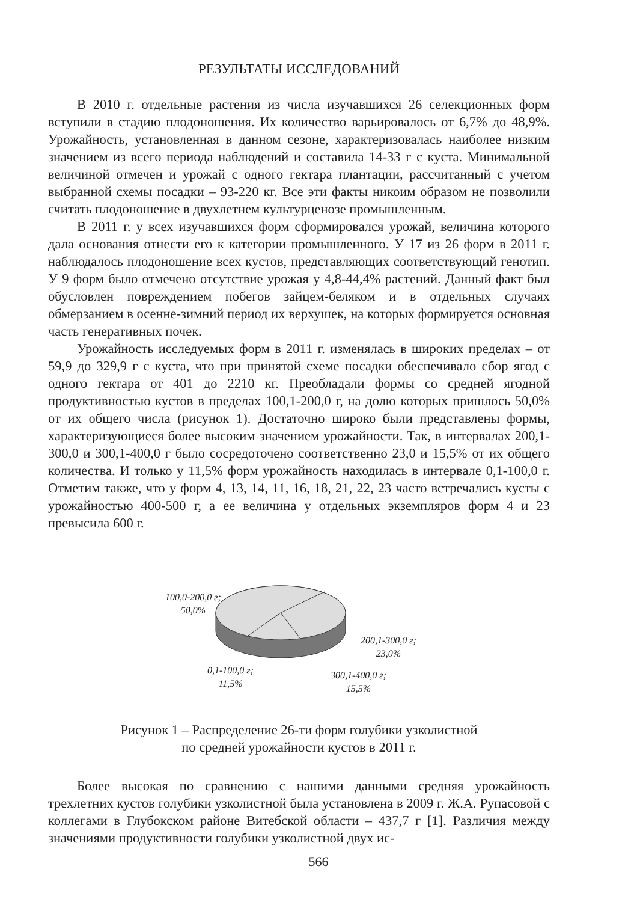РЕЗУЛЬТАТЫ ИССЛЕДОВАНИЙ
В 2010 г. отдельные растения из числа изучавшихся 26 селекционных форм вступили в стадию плодоношения. Их количество варьировалось от 6,7% до 48,9%. Урожайность, установленная в данном сезоне, характеризовалась наиболее низким значением из всего периода наблюдений и составила 14-33 г с куста. Минимальной величиной отмечен и урожай с одного гектара плантации, рассчитанный с учетом выбранной схемы посадки – 93-220 кг. Все эти факты никоим образом не позволили считать плодоношение в двухлетнем культурценозе промышленным.
В 2011 г. у всех изучавшихся форм сформировался урожай, величина которого дала основания отнести его к категории промышленного. У 17 из 26 форм в 2011 г. наблюдалось плодоношение всех кустов, представляющих соответствующий генотип. У 9 форм было отмечено отсутствие урожая у 4,8-44,4% растений. Данный факт был обусловлен повреждением побегов зайцем-беляком и в отдельных случаях обмерзанием в осенне-зимний период их верхушек, на которых формируется основная часть генеративных почек.
Урожайность исследуемых форм в 2011 г. изменялась в широких пределах – от 59,9 до 329,9 г с куста, что при принятой схеме посадки обеспечивало сбор ягод с одного гектара от 401 до 2210 кг. Преобладали формы со средней ягодной продуктивностью кустов в пределах 100,1-200,0 г, на долю которых пришлось 50,0% от их общего числа (рисунок 1). Достаточно широко были представлены формы, характеризующиеся более высоким значением урожайности. Так, в интервалах 200,1-300,0 и 300,1-400,0 г было сосредоточено соответственно 23,0 и 15,5% от их общего количества. И только у 11,5% форм урожайность находилась в интервале 0,1-100,0 г. Отметим также, что у форм 4, 13, 14, 11, 16, 18, 21, 22, 23 часто встречались кусты с урожайностью 400-500 г, а ее величина у отдельных экземпляров форм 4 и 23 превысила 600 г.
100,0-200,0 г;
50,0%
200,1-300,0 г;
23,0%
0,1-100,0 г;
11,5%
300,1-400,0 г;
15,5%
Рисунок 1 – Распределение 26-ти форм голубики узколистной
по средней урожайности кустов в 2011 г.
Более высокая по сравнению с нашими данными средняя урожайность трехлетних кустов голубики узколистной была установлена в 2009 г. Ж.А. Рупасовой с коллегами в Глубокском районе Витебской области – 437,7 г [1]. Различия между значениями продуктивности голубики узколистной двух ис-
566